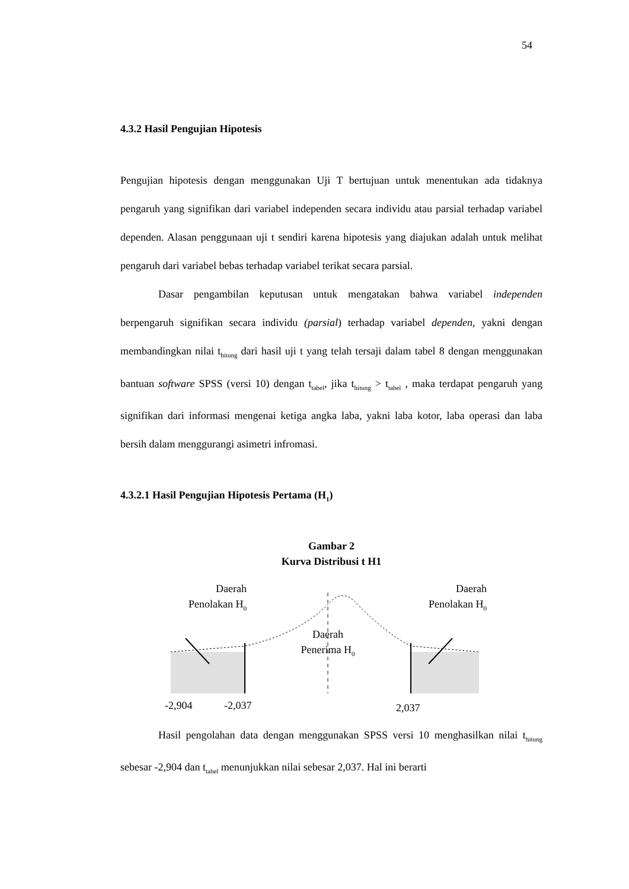54
4.3.2 Hasil Pengujian Hipotesis
Pengujian hipotesis dengan menggunakan Uji T bertujuan untuk menentukan ada tidaknya pengaruh yang signifikan dari variabel independen secara individu atau parsial terhadap variabel dependen. Alasan penggunaan uji t sendiri karena hipotesis yang diajukan adalah untuk melihat pengaruh dari variabel bebas terhadap variabel terikat secara parsial.
Dasar pengambilan keputusan untuk mengatakan bahwa variabel independen berpengaruh signifikan secara individu (parsial) terhadap variabel dependen, yakni dengan membandingkan nilai t<sub>hitung</sub> dari hasil uji t yang telah tersaji dalam tabel 8 dengan menggunakan bantuan software SPSS (versi 10) dengan t<sub>tabel</sub>, jika t<sub>hitung</sub> > t<sub>tabel</sub> , maka terdapat pengaruh yang signifikan dari informasi mengenai ketiga angka laba, yakni laba kotor, laba operasi dan laba bersih dalam menggurangi asimetri infromasi.
4.3.2.1 Hasil Pengujian Hipotesis Pertama (H<sub>1</sub>)
Gambar 2
Kurva Distribusi t H1
Daerah
Penolakan H<sub>0</sub>
Daerah
Penolakan H<sub>0</sub>
Daerah
Penerima H<sub>0</sub>
-2,904 -2,037 2,037
Hasil pengolahan data dengan menggunakan SPSS versi 10 menghasilkan nilai t<sub>hitung</sub> sebesar -2,904 dan t<sub>tabel</sub> menunjukkan nilai sebesar 2,037. Hal ini berarti